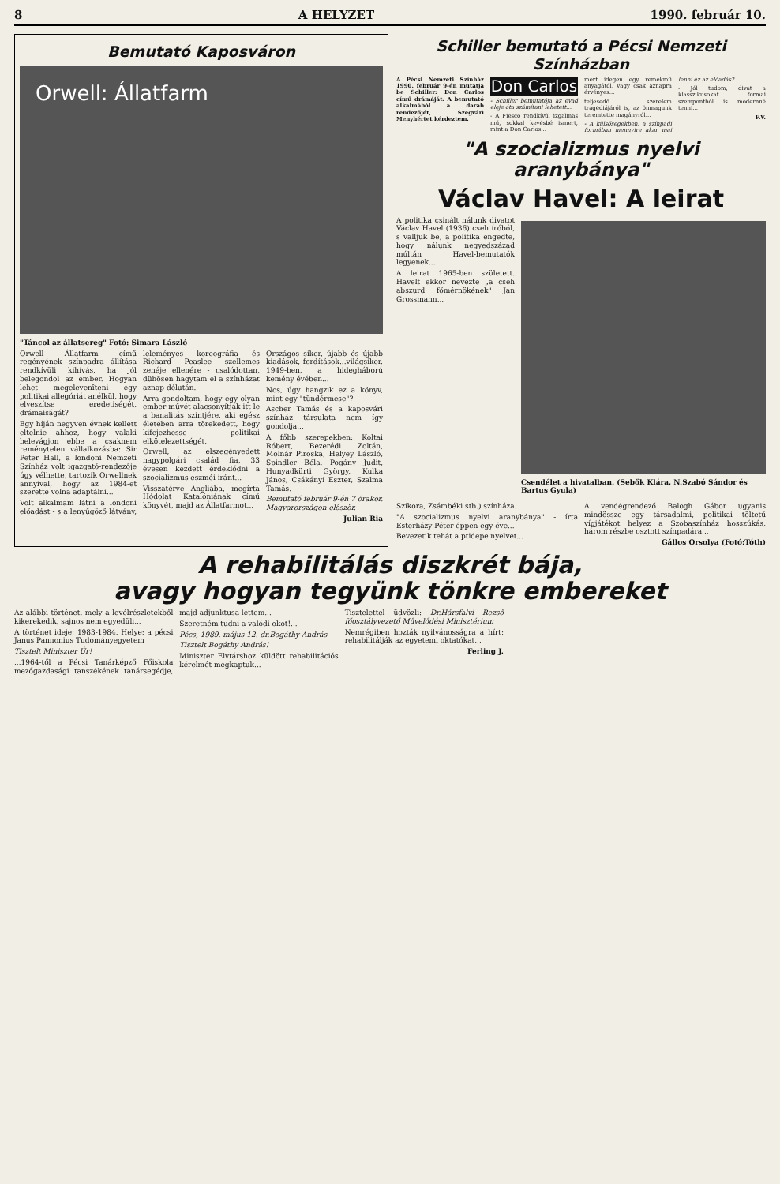8 A HELYZET 1990. február 10.
Bemutató Kaposváron
Orwell: Állatfarm
"Táncol az állatsereg" Fotó: Simara László
Orwell Állatfarm című regényének színpadra állítása rendkívüli kihívás, ha jól belegondol az ember. Hogyan lehet megelevenîteni egy politikai allegóriát anélkül, hogy elveszítse eredetiségét, drámaiságát?
Egy híján negyven évnek kellett eltelnie ahhoz, hogy valaki belevágjon ebbe a csaknem reménytelen vállalkozásba: Sir Peter Hall, a londoni Nemzeti Színház volt igazgató-rendezője úgy vélhette, tartozik Orwellnek annyival, hogy az 1984-et szerette volna adaptálni...
Volt alkalmam látni a londoni előadást - s a lenyűgöző látvány, leleményes koreográfia és Richard Peaslee szellemes zenéje ellenére - csalódottan, dühösen hagytam el a színházat aznap délután.
Arra gondoltam, hogy egy olyan ember művét alacsonyítják itt le a banalitás szintjére, aki egész életében arra törekedett, hogy kifejezhesse politikai elkötelezettségét.
Orwell, az elszegényedett nagypolgári család fia, 33 évesen kezdett érdeklődni a szocializmus eszméi iránt...
Visszatérve Angliába, megírta Hódolat Katalóniának című könyvét, majd az Állatfarmot...
Országos siker, újabb és újabb kiadások, fordítások...világsiker. 1949-ben, a hidegháború kemény évében...
Nos, úgy hangzik ez a könyv, mint egy "tündérmese"?
Ascher Tamás és a kaposvári színház társulata nem így gondolja...
A főbb szerepekben: Koltai Róbert, Bezerédi Zoltán, Molnár Piroska, Helyey László, Spindler Béla, Pogány Judit, Hunyadkürti György, Kulka János, Csákányi Eszter, Szalma Tamás.
Bemutató február 9-én 7 órakor. Magyarországon elôször.
Julian Ria
Schiller bemutató a Pécsi Nemzeti Színházban
A Pécsi Nemzeti Színház 1990. február 9-én mutatja be Schiller: Don Carlos című drámáját. A bemutató alkalmából a darab rendezőjét, Szegvári Menyhértet kérdeztem.
Don Carlos
- Schiller bemutatója az évad eleje óta számítani lehetett...
- A Fiesco rendkívül izgalmas mű, sokkal kevésbé ismert, mint a Don Carlos...
mert idegen egy remekmű anyagától, vagy csak aznapra érvényes...
teljesedő szerelem tragédiájáról is, az önmagunk teremtette magányról...
- A külsőségekben, a színpadi formában mennyire akar mai lenni ez az előadás?
- Jól tudom, divat a klasszikusokat formai szempontból is modernné tenni...
F.V.
"A szocializmus nyelvi aranybánya"
Václav Havel: A leirat
A politika csinált nálunk divatot Václav Havel (1936) cseh íróból, s valljuk be, a politika engedte, hogy nálunk negyedszázad múltán Havel-bemutatók legyenek...
A leirat 1965-ben született. Havelt ekkor nevezte „a cseh abszurd főmérnökének" Jan Grossmann...
Csendélet a hivatalban. (Sebők Klára, N.Szabó Sándor és Bartus Gyula)
Szikora, Zsámbéki stb.) színháza.
"A szocializmus nyelvi aranybánya" - írta Esterházy Péter éppen egy éve...
Bevezetik tehát a ptidepe nyelvet...
A vendégrendező Balogh Gábor ugyanis mindössze egy társadalmi, politikai töltetű vígjátékot helyez a Szobaszínház hosszúkás, három részbe osztott színpadára...
Gállos Orsolya (Fotó:Tóth)
A rehabilitálás diszkrét bája,
avagy hogyan tegyünk tönkre embereket
Az alábbi történet, mely a levélrészletekből kikerekedik, sajnos nem egyedüli...
A történet ideje: 1983-1984. Helye: a pécsi Janus Pannonius Tudományegyetem
Tisztelt Miniszter Úr!
...1964-től a Pécsi Tanárképző Főiskola mezőgazdasági tanszékének tanársegédje, majd adjunktusa lettem...
Szeretném tudni a valódi okot!...
Pécs, 1989. május 12. dr.Bogáthy András
Tisztelt Bogáthy András!
Miniszter Elvtárshoz küldött rehabilitációs kérelmét megkaptuk...
Tisztelettel üdvözli: Dr.Hársfalvi Rezső főosztályvezető Művelődési Minisztérium
Nemrégiben hozták nyilvánosságra a hírt: rehabilitálják az egyetemi oktatókat...
Ferling J.